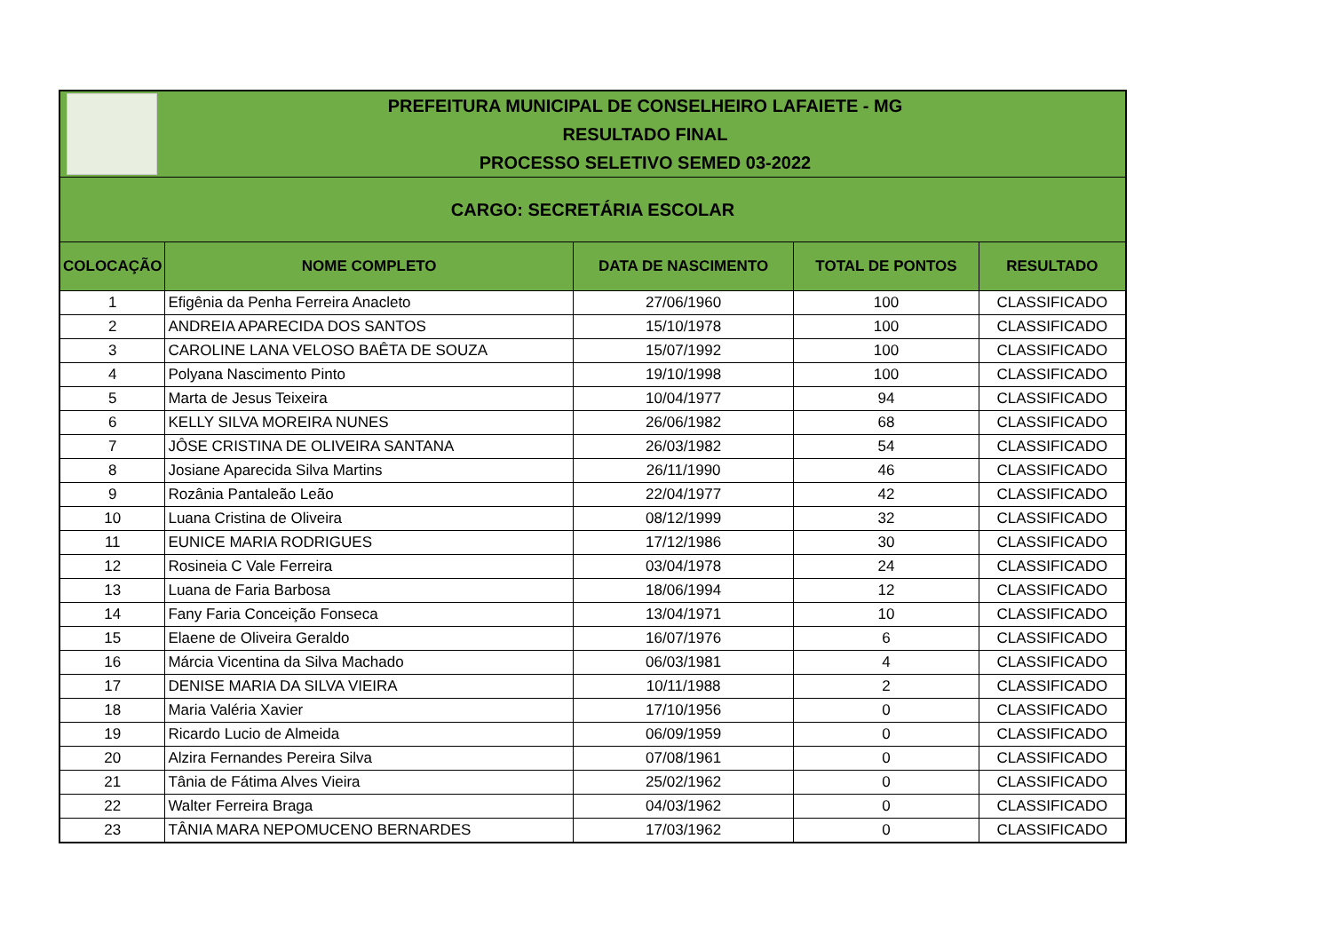| | PREFEITURA MUNICIPAL DE CONSELHEIRO LAFAIETE - MG RESULTADO FINAL PROCESSO SELETIVO SEMED 03-2022 | | | |
| CARGO: SECRETÁRIA ESCOLAR | | | | |
| COLOCAÇÃO | NOME COMPLETO | DATA DE NASCIMENTO | TOTAL DE PONTOS | RESULTADO |
| 1 | Efigênia da Penha Ferreira Anacleto | 27/06/1960 | 100 | CLASSIFICADO |
| 2 | ANDREIA APARECIDA DOS SANTOS | 15/10/1978 | 100 | CLASSIFICADO |
| 3 | CAROLINE LANA VELOSO BAÊTA DE SOUZA | 15/07/1992 | 100 | CLASSIFICADO |
| 4 | Polyana Nascimento Pinto | 19/10/1998 | 100 | CLASSIFICADO |
| 5 | Marta de Jesus Teixeira | 10/04/1977 | 94 | CLASSIFICADO |
| 6 | KELLY SILVA MOREIRA NUNES | 26/06/1982 | 68 | CLASSIFICADO |
| 7 | JÔSE CRISTINA DE OLIVEIRA SANTANA | 26/03/1982 | 54 | CLASSIFICADO |
| 8 | Josiane Aparecida Silva Martins | 26/11/1990 | 46 | CLASSIFICADO |
| 9 | Rozânia Pantaleão Leão | 22/04/1977 | 42 | CLASSIFICADO |
| 10 | Luana Cristina de Oliveira | 08/12/1999 | 32 | CLASSIFICADO |
| 11 | EUNICE MARIA RODRIGUES | 17/12/1986 | 30 | CLASSIFICADO |
| 12 | Rosineia C Vale Ferreira | 03/04/1978 | 24 | CLASSIFICADO |
| 13 | Luana de Faria Barbosa | 18/06/1994 | 12 | CLASSIFICADO |
| 14 | Fany Faria Conceição Fonseca | 13/04/1971 | 10 | CLASSIFICADO |
| 15 | Elaene de Oliveira Geraldo | 16/07/1976 | 6 | CLASSIFICADO |
| 16 | Márcia Vicentina da Silva Machado | 06/03/1981 | 4 | CLASSIFICADO |
| 17 | DENISE MARIA DA SILVA VIEIRA | 10/11/1988 | 2 | CLASSIFICADO |
| 18 | Maria Valéria Xavier | 17/10/1956 | 0 | CLASSIFICADO |
| 19 | Ricardo Lucio de Almeida | 06/09/1959 | 0 | CLASSIFICADO |
| 20 | Alzira Fernandes Pereira Silva | 07/08/1961 | 0 | CLASSIFICADO |
| 21 | Tânia de Fátima Alves Vieira | 25/02/1962 | 0 | CLASSIFICADO |
| 22 | Walter Ferreira Braga | 04/03/1962 | 0 | CLASSIFICADO |
| 23 | TÂNIA MARA NEPOMUCENO BERNARDES | 17/03/1962 | 0 | CLASSIFICADO |